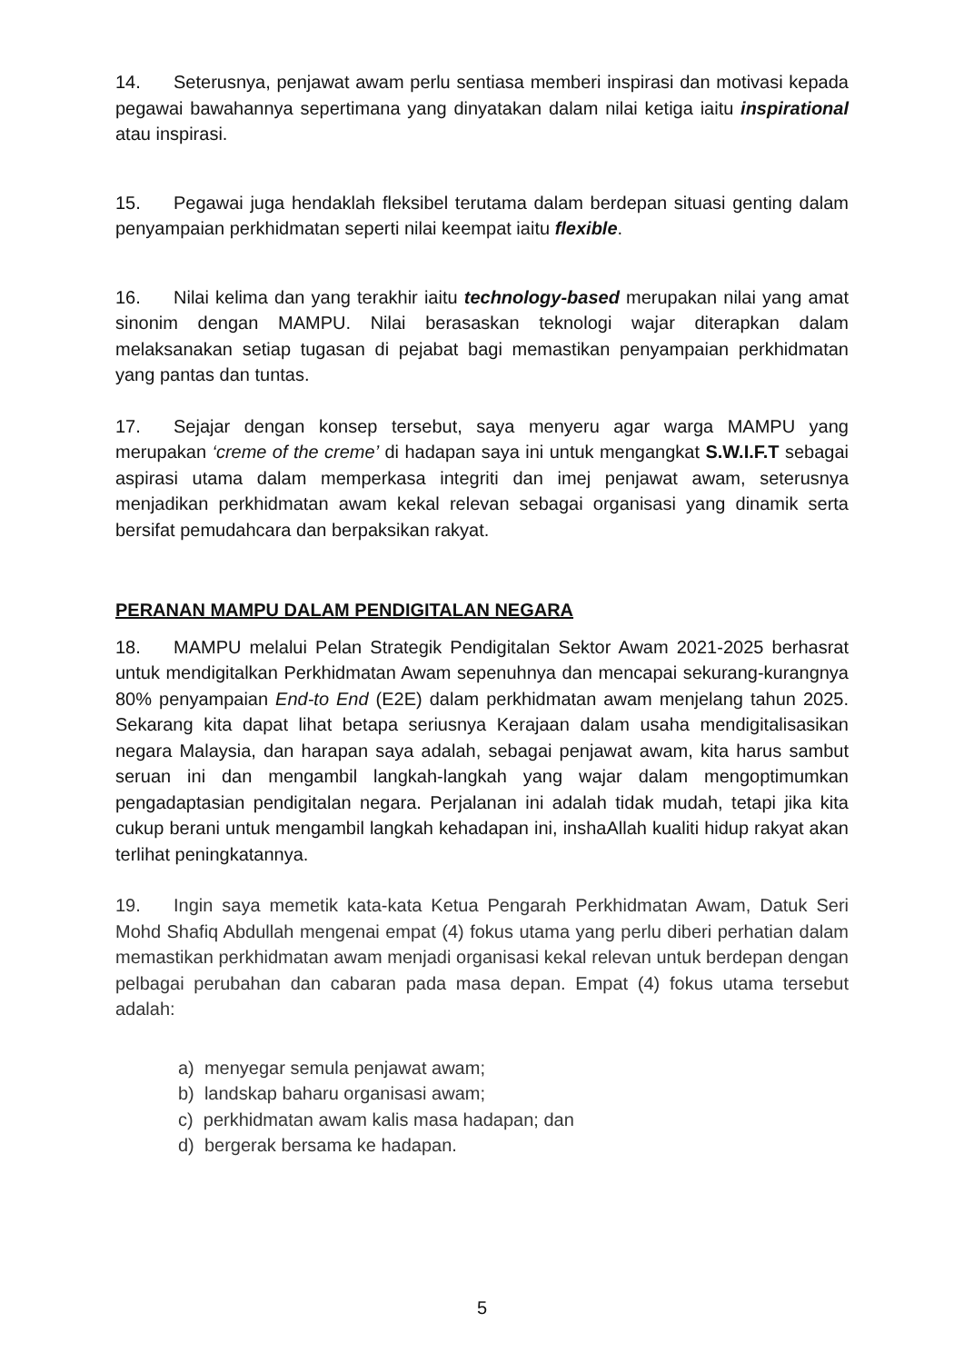14. Seterusnya, penjawat awam perlu sentiasa memberi inspirasi dan motivasi kepada pegawai bawahannya sepertimana yang dinyatakan dalam nilai ketiga iaitu inspirational atau inspirasi.
15. Pegawai juga hendaklah fleksibel terutama dalam berdepan situasi genting dalam penyampaian perkhidmatan seperti nilai keempat iaitu flexible.
16. Nilai kelima dan yang terakhir iaitu technology-based merupakan nilai yang amat sinonim dengan MAMPU. Nilai berasaskan teknologi wajar diterapkan dalam melaksanakan setiap tugasan di pejabat bagi memastikan penyampaian perkhidmatan yang pantas dan tuntas.
17. Sejajar dengan konsep tersebut, saya menyeru agar warga MAMPU yang merupakan ‘creme of the creme’ di hadapan saya ini untuk mengangkat S.W.I.F.T sebagai aspirasi utama dalam memperkasa integriti dan imej penjawat awam, seterusnya menjadikan perkhidmatan awam kekal relevan sebagai organisasi yang dinamik serta bersifat pemudahcara dan berpaksikan rakyat.
PERANAN MAMPU DALAM PENDIGITALAN NEGARA
18. MAMPU melalui Pelan Strategik Pendigitalan Sektor Awam 2021-2025 berhasrat untuk mendigitalkan Perkhidmatan Awam sepenuhnya dan mencapai sekurang-kurangnya 80% penyampaian End-to End (E2E) dalam perkhidmatan awam menjelang tahun 2025. Sekarang kita dapat lihat betapa seriusnya Kerajaan dalam usaha mendigitalisasikan negara Malaysia, dan harapan saya adalah, sebagai penjawat awam, kita harus sambut seruan ini dan mengambil langkah-langkah yang wajar dalam mengoptimumkan pengadaptasian pendigitalan negara. Perjalanan ini adalah tidak mudah, tetapi jika kita cukup berani untuk mengambil langkah kehadapan ini, inshaAllah kualiti hidup rakyat akan terlihat peningkatannya.
19. Ingin saya memetik kata-kata Ketua Pengarah Perkhidmatan Awam, Datuk Seri Mohd Shafiq Abdullah mengenai empat (4) fokus utama yang perlu diberi perhatian dalam memastikan perkhidmatan awam menjadi organisasi kekal relevan untuk berdepan dengan pelbagai perubahan dan cabaran pada masa depan. Empat (4) fokus utama tersebut adalah:
a) menyegar semula penjawat awam;
b) landskap baharu organisasi awam;
c) perkhidmatan awam kalis masa hadapan; dan
d) bergerak bersama ke hadapan.
5